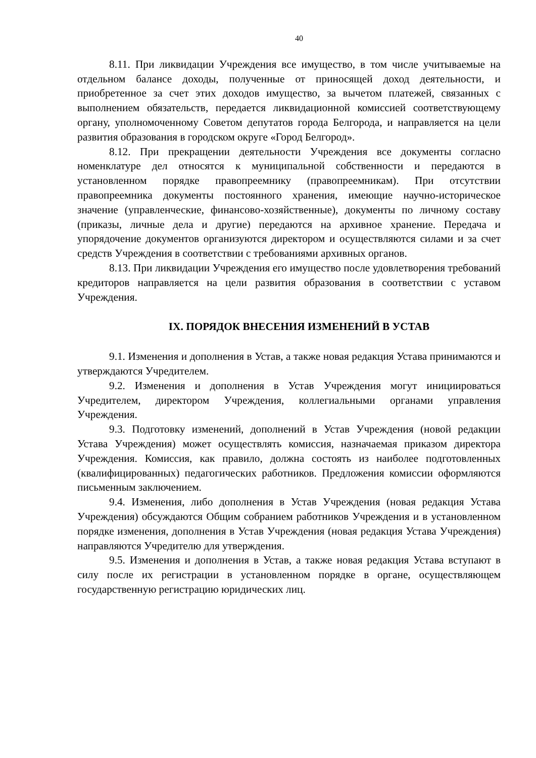40
8.11. При ликвидации Учреждения все имущество, в том числе учитываемые на отдельном балансе доходы, полученные от приносящей доход деятельности, и приобретенное за счет этих доходов имущество, за вычетом платежей, связанных с выполнением обязательств, передается ликвидационной комиссией соответствующему органу, уполномоченному Советом депутатов города Белгорода, и направляется на цели развития образования в городском округе «Город Белгород».
8.12. При прекращении деятельности Учреждения все документы согласно номенклатуре дел относятся к муниципальной собственности и передаются в установленном порядке правопреемнику (правопреемникам). При отсутствии правопреемника документы постоянного хранения, имеющие научно-историческое значение (управленческие, финансово-хозяйственные), документы по личному составу (приказы, личные дела и другие) передаются на архивное хранение. Передача и упорядочение документов организуются директором и осуществляются силами и за счет средств Учреждения в соответствии с требованиями архивных органов.
8.13. При ликвидации Учреждения его имущество после удовлетворения требований кредиторов направляется на цели развития образования в соответствии с уставом Учреждения.
IX. ПОРЯДОК ВНЕСЕНИЯ ИЗМЕНЕНИЙ В УСТАВ
9.1. Изменения и дополнения в Устав, а также новая редакция Устава принимаются и утверждаются Учредителем.
9.2. Изменения и дополнения в Устав Учреждения могут инициироваться Учредителем, директором Учреждения, коллегиальными органами управления Учреждения.
9.3. Подготовку изменений, дополнений в Устав Учреждения (новой редакции Устава Учреждения) может осуществлять комиссия, назначаемая приказом директора Учреждения. Комиссия, как правило, должна состоять из наиболее подготовленных (квалифицированных) педагогических работников. Предложения комиссии оформляются письменным заключением.
9.4. Изменения, либо дополнения в Устав Учреждения (новая редакция Устава Учреждения) обсуждаются Общим собранием работников Учреждения и в установленном порядке изменения, дополнения в Устав Учреждения (новая редакция Устава Учреждения) направляются Учредителю для утверждения.
9.5. Изменения и дополнения в Устав, а также новая редакция Устава вступают в силу после их регистрации в установленном порядке в органе, осуществляющем государственную регистрацию юридических лиц.